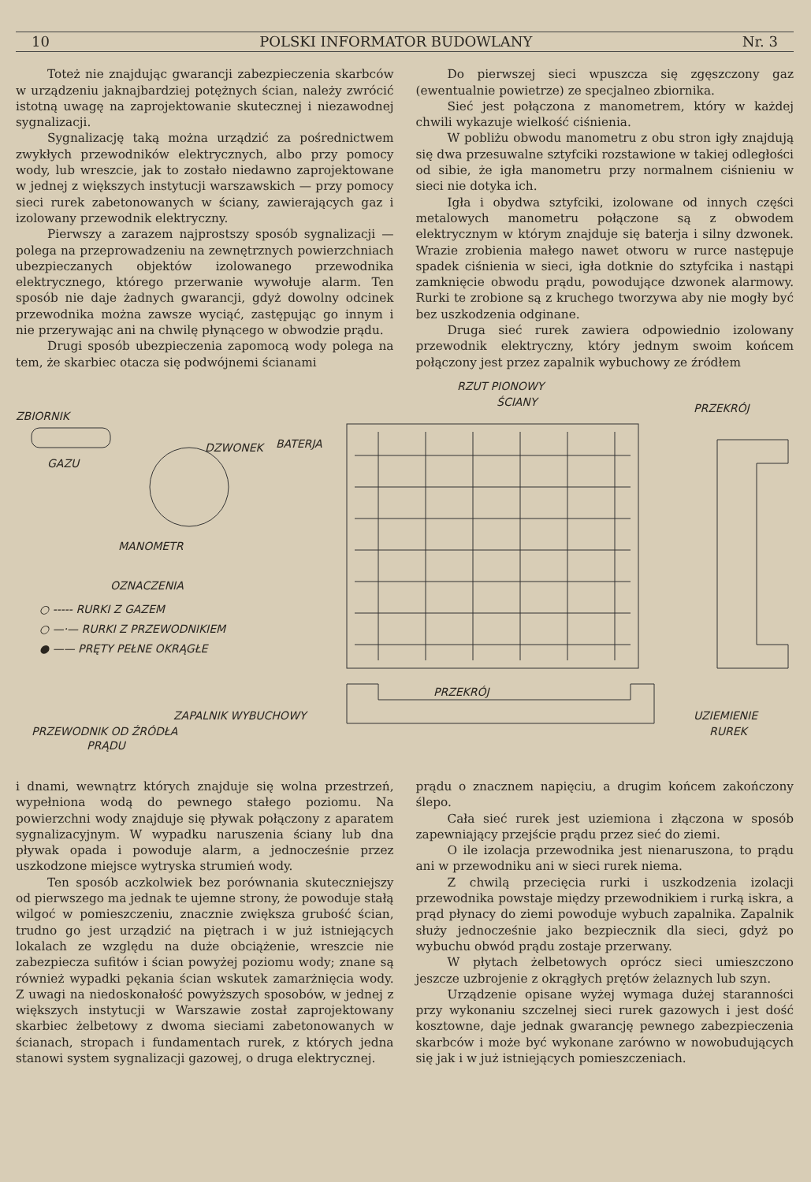10 POLSKI INFORMATOR BUDOWLANY Nr. 3
Toteż nie znajdując gwarancji zabezpieczenia skarbców w urządzeniu jaknajbardziej potężnych ścian, należy zwrócić istotną uwagę na zaprojektowanie skutecznej i niezawodnej sygnalizacji.
Sygnalizację taką można urządzić za pośrednictwem zwykłych przewodników elektrycznych, albo przy pomocy wody, lub wreszcie, jak to zostało niedawno zaprojektowane w jednej z większych instytucji warszawskich — przy pomocy sieci rurek zabetonowanych w ściany, zawierających gaz i izolowany przewodnik elektryczny.
Pierwszy a zarazem najprostszy sposób sygnalizacji — polega na przeprowadzeniu na zewnętrznych powierzchniach ubezpieczanych objektów izolowanego przewodnika elektrycznego, którego przerwanie wywołuje alarm. Ten sposób nie daje żadnych gwarancji, gdyż dowolny odcinek przewodnika można zawsze wyciąć, zastępując go innym i nie przerywając ani na chwilę płynącego w obwodzie prądu.
Drugi sposób ubezpieczenia zapomocą wody polega na tem, że skarbiec otacza się podwójnemi ścianami
Do pierwszej sieci wpuszcza się zgęszczony gaz (ewentualnie powietrze) ze specjalneo zbiornika.
Sieć jest połączona z manometrem, który w każdej chwili wykazuje wielkość ciśnienia.
W pobliżu obwodu manometru z obu stron igły znajdują się dwa przesuwalne sztyfciki rozstawione w takiej odległości od sibie, że igła manometru przy normalnem ciśnieniu w sieci nie dotyka ich.
Igła i obydwa sztyfciki, izolowane od innych części metalowych manometru połączone są z obwodem elektrycznym w którym znajduje się baterja i silny dzwonek. Wrazie zrobienia małego nawet otworu w rurce następuje spadek ciśnienia w sieci, igła dotknie do sztyfcika i nastąpi zamknięcie obwodu prądu, powodujące dzwonek alarmowy. Rurki te zrobione są z kruchego tworzywa aby nie mogły być bez uszkodzenia odginane.
Druga sieć rurek zawiera odpowiednio izolowany przewodnik elektryczny, który jednym swoim końcem połączony jest przez zapalnik wybuchowy ze źródłem
RZUT PIONOWY
ŚCIANY PRZEKRÓJ
ZBIORNIK
GAZU
DZWONEK BATERJA
MANOMETR
OZNACZENIA
○ ----- RURKI Z GAZEM
○ —·— RURKI Z PRZEWODNIKIEM
● —— PRĘTY PEŁNE OKRĄGŁE
ZAPALNIK WYBUCHOWY
PRZEWODNIK OD ŹRÓDŁA
PRĄDU
PRZEKRÓJ
UZIEMIENIE
RUREK
i dnami, wewnątrz których znajduje się wolna przestrzeń, wypełniona wodą do pewnego stałego poziomu. Na powierzchni wody znajduje się pływak połączony z aparatem sygnalizacyjnym. W wypadku naruszenia ściany lub dna pływak opada i powoduje alarm, a jednocześnie przez uszkodzone miejsce wytryska strumień wody.
Ten sposób aczkolwiek bez porównania skuteczniejszy od pierwszego ma jednak te ujemne strony, że powoduje stałą wilgoć w pomieszczeniu, znacznie zwiększa grubość ścian, trudno go jest urządzić na piętrach i w już istniejących lokalach ze względu na duże obciążenie, wreszcie nie zabezpiecza sufitów i ścian powyżej poziomu wody; znane są również wypadki pękania ścian wskutek zamarżnięcia wody. Z uwagi na niedoskonałość powyższych sposobów, w jednej z większych instytucji w Warszawie został zaprojektowany skarbiec żelbetowy z dwoma sieciami zabetonowanych w ścianach, stropach i fundamentach rurek, z których jedna stanowi system sygnalizacji gazowej, o druga elektrycznej.
prądu o znacznem napięciu, a drugim końcem zakończony ślepo.
Cała sieć rurek jest uziemiona i złączona w sposób zapewniający przejście prądu przez sieć do ziemi.
O ile izolacja przewodnika jest nienaruszona, to prądu ani w przewodniku ani w sieci rurek niema.
Z chwilą przecięcia rurki i uszkodzenia izolacji przewodnika powstaje między przewodnikiem i rurką iskra, a prąd płynacy do ziemi powoduje wybuch zapalnika. Zapalnik służy jednocześnie jako bezpiecznik dla sieci, gdyż po wybuchu obwód prądu zostaje przerwany.
W płytach żelbetowych oprócz sieci umieszczono jeszcze uzbrojenie z okrągłych prętów żelaznych lub szyn.
Urządzenie opisane wyżej wymaga dużej staranności przy wykonaniu szczelnej sieci rurek gazowych i jest dość kosztowne, daje jednak gwarancję pewnego zabezpieczenia skarbców i może być wykonane zarówno w nowobudujących się jak i w już istniejących pomieszczeniach.